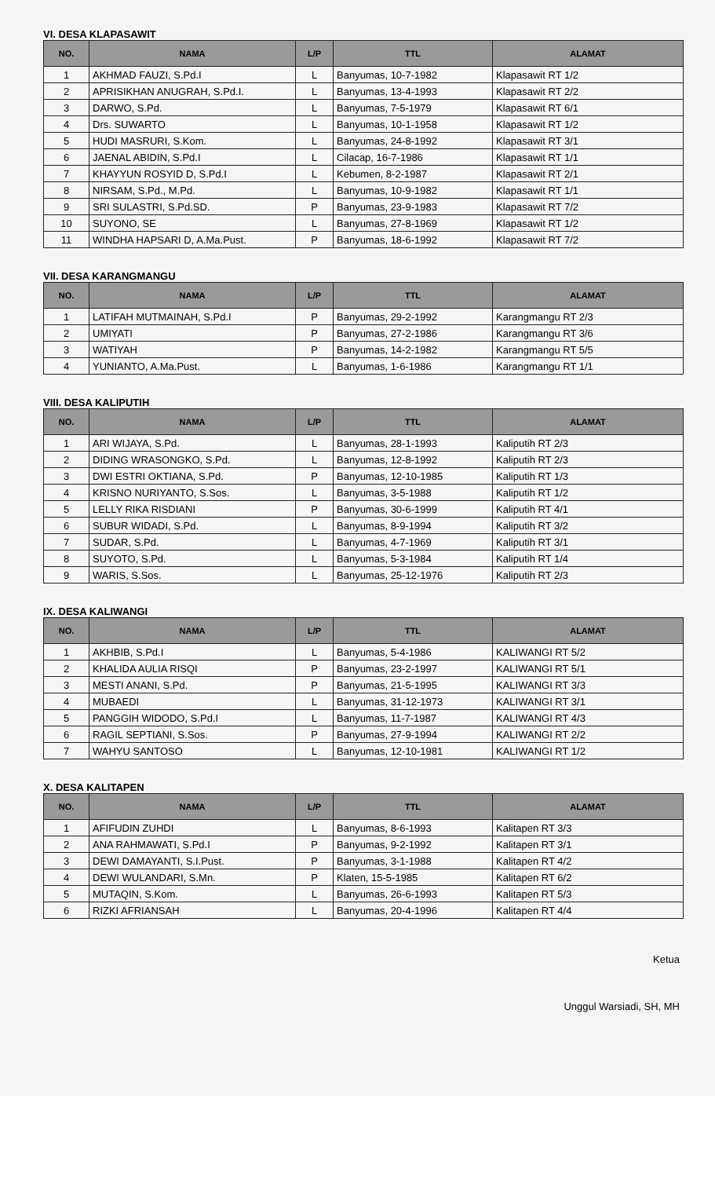VI. DESA KLAPASAWIT
| NO. | NAMA | L/P | TTL | ALAMAT |
| --- | --- | --- | --- | --- |
| 1 | AKHMAD FAUZI, S.Pd.I | L | Banyumas, 10-7-1982 | Klapasawit RT 1/2 |
| 2 | APRISIKHAN ANUGRAH, S.Pd.I. | L | Banyumas, 13-4-1993 | Klapasawit RT 2/2 |
| 3 | DARWO, S.Pd. | L | Banyumas, 7-5-1979 | Klapasawit RT 6/1 |
| 4 | Drs. SUWARTO | L | Banyumas, 10-1-1958 | Klapasawit RT 1/2 |
| 5 | HUDI MASRURI, S.Kom. | L | Banyumas, 24-8-1992 | Klapasawit RT 3/1 |
| 6 | JAENAL ABIDIN, S.Pd.I | L | Cilacap, 16-7-1986 | Klapasawit RT 1/1 |
| 7 | KHAYYUN ROSYID D, S.Pd.I | L | Kebumen, 8-2-1987 | Klapasawit RT 2/1 |
| 8 | NIRSAM, S.Pd., M.Pd. | L | Banyumas, 10-9-1982 | Klapasawit RT 1/1 |
| 9 | SRI SULASTRI, S.Pd.SD. | P | Banyumas, 23-9-1983 | Klapasawit RT 7/2 |
| 10 | SUYONO, SE | L | Banyumas, 27-8-1969 | Klapasawit RT 1/2 |
| 11 | WINDHA HAPSARI D, A.Ma.Pust. | P | Banyumas, 18-6-1992 | Klapasawit RT 7/2 |
VII. DESA KARANGMANGU
| NO. | NAMA | L/P | TTL | ALAMAT |
| --- | --- | --- | --- | --- |
| 1 | LATIFAH MUTMAINAH, S.Pd.I | P | Banyumas, 29-2-1992 | Karangmangu RT 2/3 |
| 2 | UMIYATI | P | Banyumas, 27-2-1986 | Karangmangu RT 3/6 |
| 3 | WATIYAH | P | Banyumas, 14-2-1982 | Karangmangu RT 5/5 |
| 4 | YUNIANTO, A.Ma.Pust. | L | Banyumas, 1-6-1986 | Karangmangu RT 1/1 |
VIII. DESA KALIPUTIH
| NO. | NAMA | L/P | TTL | ALAMAT |
| --- | --- | --- | --- | --- |
| 1 | ARI WIJAYA, S.Pd. | L | Banyumas, 28-1-1993 | Kaliputih RT 2/3 |
| 2 | DIDING WRASONGKO, S.Pd. | L | Banyumas, 12-8-1992 | Kaliputih RT 2/3 |
| 3 | DWI ESTRI OKTIANA, S.Pd. | P | Banyumas, 12-10-1985 | Kaliputih RT 1/3 |
| 4 | KRISNO NURIYANTO, S.Sos. | L | Banyumas, 3-5-1988 | Kaliputih RT 1/2 |
| 5 | LELLY RIKA RISDIANI | P | Banyumas, 30-6-1999 | Kaliputih RT 4/1 |
| 6 | SUBUR WIDADI, S.Pd. | L | Banyumas, 8-9-1994 | Kaliputih RT 3/2 |
| 7 | SUDAR, S.Pd. | L | Banyumas, 4-7-1969 | Kaliputih RT 3/1 |
| 8 | SUYOTO, S.Pd. | L | Banyumas, 5-3-1984 | Kaliputih RT 1/4 |
| 9 | WARIS, S.Sos. | L | Banyumas, 25-12-1976 | Kaliputih RT 2/3 |
IX. DESA KALIWANGI
| NO. | NAMA | L/P | TTL | ALAMAT |
| --- | --- | --- | --- | --- |
| 1 | AKHBIB, S.Pd.I | L | Banyumas, 5-4-1986 | KALIWANGI RT 5/2 |
| 2 | KHALIDA AULIA RISQI | P | Banyumas, 23-2-1997 | KALIWANGI RT 5/1 |
| 3 | MESTI ANANI, S.Pd. | P | Banyumas, 21-5-1995 | KALIWANGI RT 3/3 |
| 4 | MUBAEDI | L | Banyumas, 31-12-1973 | KALIWANGI RT 3/1 |
| 5 | PANGGIH WIDODO, S.Pd.I | L | Banyumas, 11-7-1987 | KALIWANGI RT 4/3 |
| 6 | RAGIL SEPTIANI, S.Sos. | P | Banyumas, 27-9-1994 | KALIWANGI RT 2/2 |
| 7 | WAHYU SANTOSO | L | Banyumas, 12-10-1981 | KALIWANGI RT 1/2 |
X. DESA KALITAPEN
| NO. | NAMA | L/P | TTL | ALAMAT |
| --- | --- | --- | --- | --- |
| 1 | AFIFUDIN ZUHDI | L | Banyumas, 8-6-1993 | Kalitapen RT 3/3 |
| 2 | ANA RAHMAWATI, S.Pd.I | P | Banyumas, 9-2-1992 | Kalitapen RT 3/1 |
| 3 | DEWI DAMAYANTI, S.I.Pust. | P | Banyumas, 3-1-1988 | Kalitapen RT 4/2 |
| 4 | DEWI WULANDARI, S.Mn. | P | Klaten, 15-5-1985 | Kalitapen RT 6/2 |
| 5 | MUTAQIN, S.Kom. | L | Banyumas, 26-6-1993 | Kalitapen RT 5/3 |
| 6 | RIZKI AFRIANSAH | L | Banyumas, 20-4-1996 | Kalitapen RT 4/4 |
Ketua
Unggul Warsiadi, SH, MH